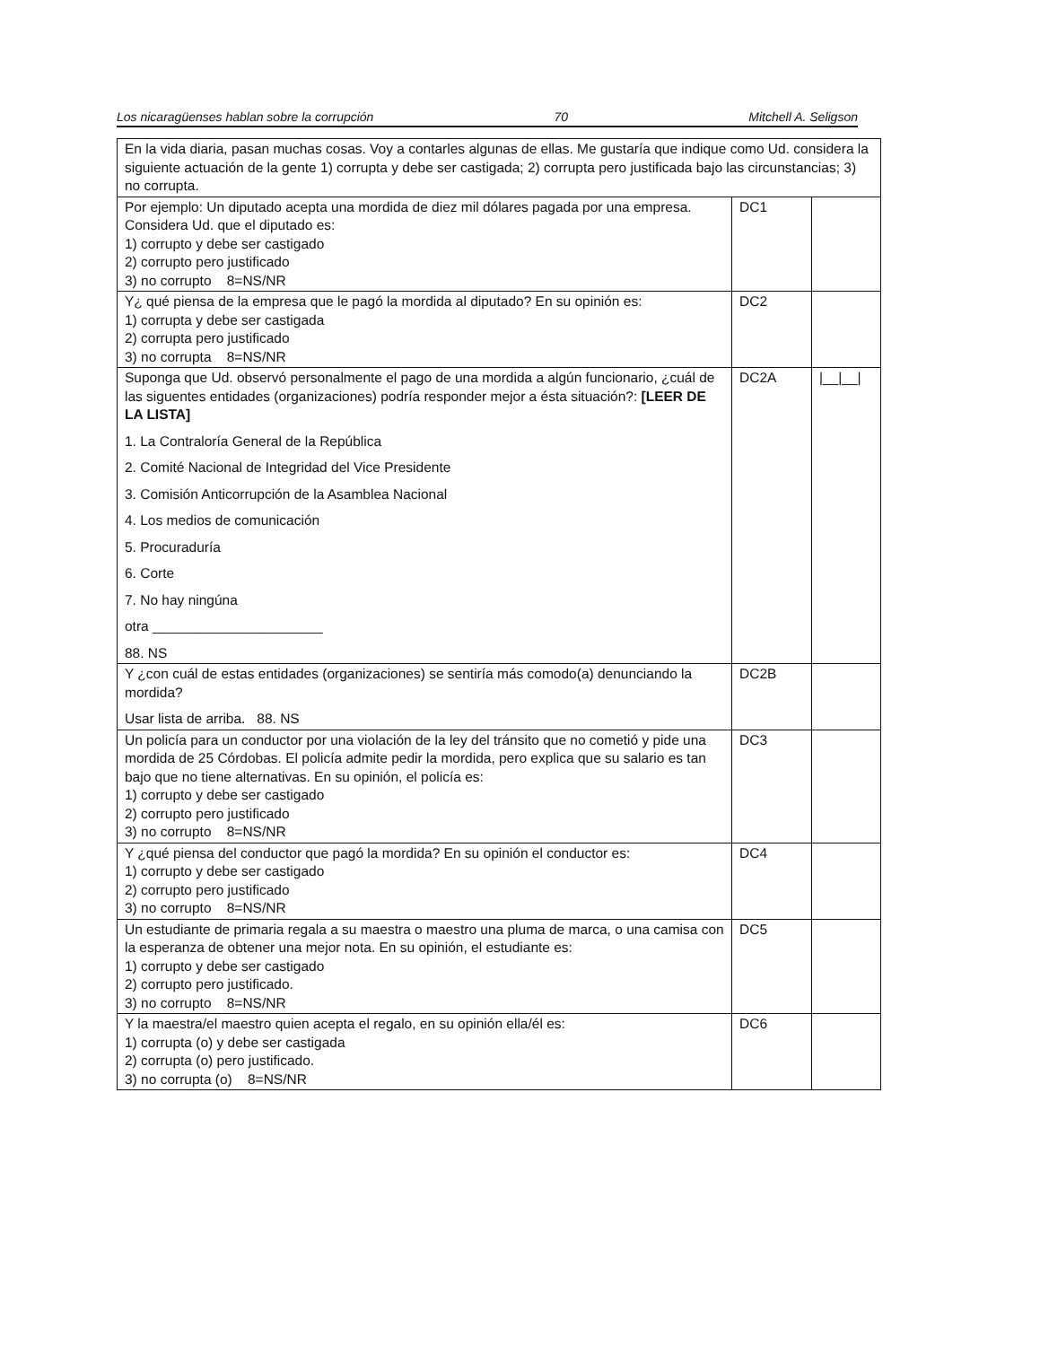Los nicaragüenses hablan sobre la corrupción 70 Mitchell A. Seligson
| En la vida diaria, pasan muchas cosas. Voy a contarles algunas de ellas. Me gustaría que indique como Ud. considera la siguiente actuación de la gente 1) corrupta y debe ser castigada; 2) corrupta pero justificada bajo las circunstancias; 3) no corrupta. | | |
| Por ejemplo: Un diputado acepta una mordida de diez mil dólares pagada por una empresa. Considera Ud. que el diputado es: 1) corrupto y debe ser castigado 2) corrupto pero justificado 3) no corrupto 8=NS/NR | DC1 | |
| Y¿ qué piensa de la empresa que le pagó la mordida al diputado? En su opinión es: 1) corrupta y debe ser castigada 2) corrupta pero justificado 3) no corrupta 8=NS/NR | DC2 | |
| Suponga que Ud. observó personalmente el pago de una mordida a algún funcionario, ¿cuál de las siguentes entidades (organizaciones) podría responder mejor a ésta situación?: [LEER DE LA LISTA] 1. La Contraloría General de la República 2. Comité Nacional de Integridad del Vice Presidente 3. Comisión Anticorrupción de la Asamblea Nacional 4. Los medios de comunicación 5. Procuraduría 6. Corte 7. No hay ningúna otra ______________________ 88. NS | DC2A | /__/__/ |
| Y ¿con cuál de estas entidades (organizaciones) se sentiría más comodo(a) denunciando la mordida? Usar lista de arriba. 88. NS | DC2B | |
| Un policía para un conductor por una violación de la ley del tránsito que no cometió y pide una mordida de 25 Córdobas. El policía admite pedir la mordida, pero explica que su salario es tan bajo que no tiene alternativas. En su opinión, el policía es: 1) corrupto y debe ser castigado 2) corrupto pero justificado 3) no corrupto 8=NS/NR | DC3 | |
| Y ¿qué piensa del conductor que pagó la mordida? En su opinión el conductor es: 1) corrupto y debe ser castigado 2) corrupto pero justificado 3) no corrupto 8=NS/NR | DC4 | |
| Un estudiante de primaria regala a su maestra o maestro una pluma de marca, o una camisa con la esperanza de obtener una mejor nota. En su opinión, el estudiante es: 1) corrupto y debe ser castigado 2) corrupto pero justificado. 3) no corrupto 8=NS/NR | DC5 | |
| Y la maestra/el maestro quien acepta el regalo, en su opinión ella/él es: 1) corrupta (o) y debe ser castigada 2) corrupta (o) pero justificado. 3) no corrupta (o) 8=NS/NR | DC6 | |